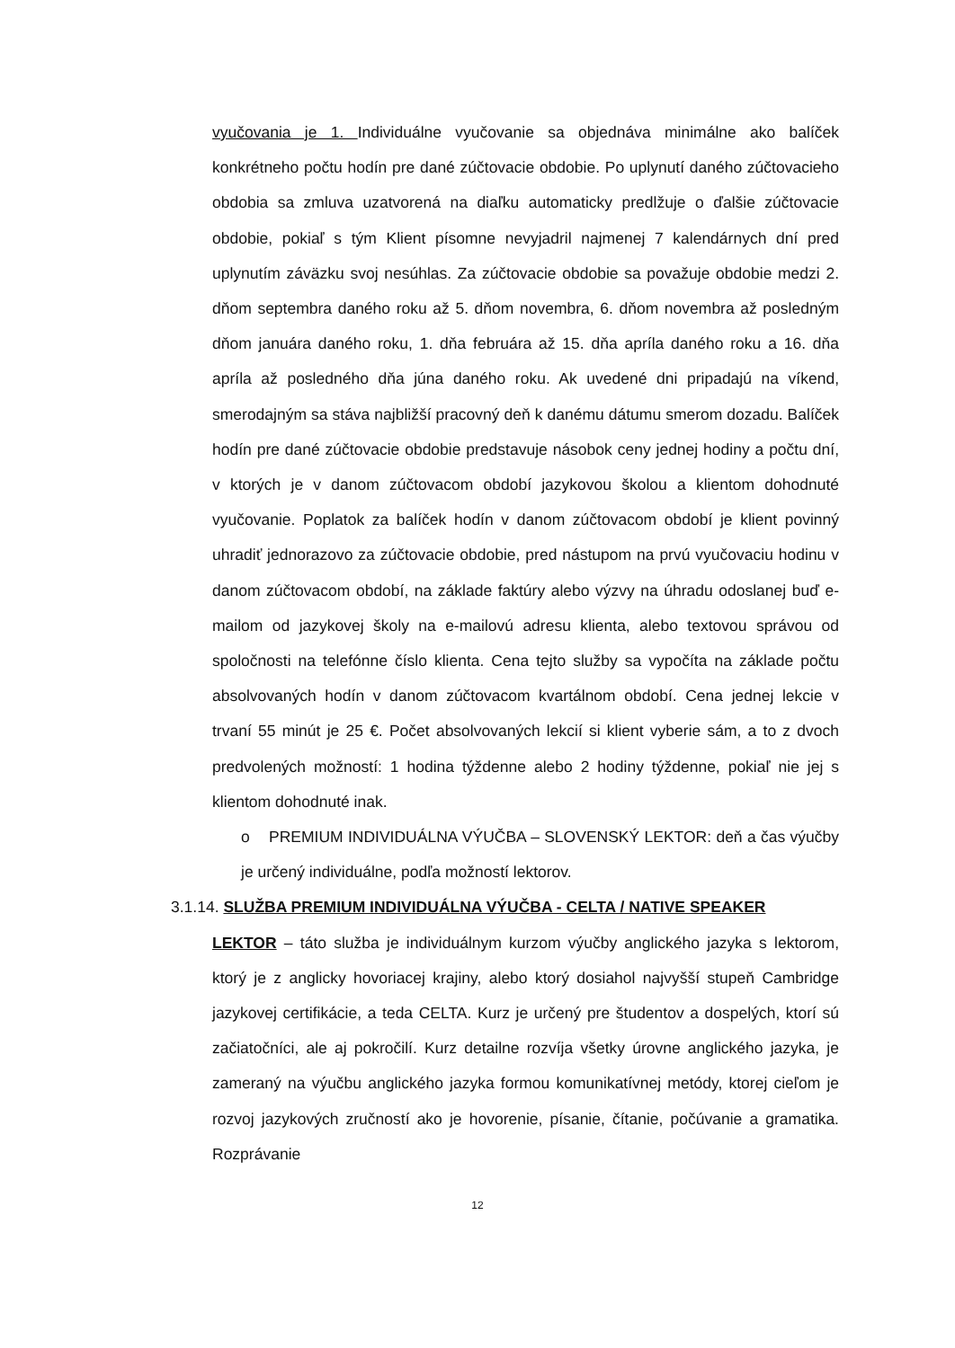vyučovania je 1. Individuálne vyučovanie sa objednáva minimálne ako balíček konkrétneho počtu hodín pre dané zúčtovacie obdobie. Po uplynutí daného zúčtovacieho obdobia sa zmluva uzatvorená na diaľku automaticky predlžuje o ďalšie zúčtovacie obdobie, pokiaľ s tým Klient písomne nevyjadril najmenej 7 kalendárnych dní pred uplynutím záväzku svoj nesúhlas. Za zúčtovacie obdobie sa považuje obdobie medzi 2. dňom septembra daného roku až 5. dňom novembra, 6. dňom novembra až posledným dňom januára daného roku, 1. dňa februára až 15. dňa apríla daného roku a 16. dňa apríla až posledného dňa júna daného roku. Ak uvedené dni pripadajú na víkend, smerodajným sa stáva najbližší pracovný deň k danému dátumu smerom dozadu. Balíček hodín pre dané zúčtovacie obdobie predstavuje násobok ceny jednej hodiny a počtu dní, v ktorých je v danom zúčtovacom období jazykovou školou a klientom dohodnuté vyučovanie. Poplatok za balíček hodín v danom zúčtovacom období je klient povinný uhradiť jednorazovo za zúčtovacie obdobie, pred nástupom na prvú vyučovaciu hodinu v danom zúčtovacom období, na základe faktúry alebo výzvy na úhradu odoslanej buď e-mailom od jazykovej školy na e-mailovú adresu klienta, alebo textovou správou od spoločnosti na telefónne číslo klienta. Cena tejto služby sa vypočíta na základe počtu absolvovaných hodín v danom zúčtovacom kvartálnom období. Cena jednej lekcie v trvaní 55 minút je 25 €. Počet absolvovaných lekcií si klient vyberie sám, a to z dvoch predvolených možností: 1 hodina týždenne alebo 2 hodiny týždenne, pokiaľ nie jej s klientom dohodnuté inak.
o PREMIUM INDIVIDUÁLNA VÝUČBA – SLOVENSKÝ LEKTOR: deň a čas výučby je určený individuálne, podľa možností lektorov.
3.1.14. SLUŽBA PREMIUM INDIVIDUÁLNA VÝUČBA - CELTA / NATIVE SPEAKER
LEKTOR – táto služba je individuálnym kurzom výučby anglického jazyka s lektorom, ktorý je z anglicky hovoriacej krajiny, alebo ktorý dosiahol najvyšší stupeň Cambridge jazykovej certifikácie, a teda CELTA. Kurz je určený pre študentov a dospelých, ktorí sú začiatočníci, ale aj pokročilí. Kurz detailne rozvíja všetky úrovne anglického jazyka, je zameraný na výučbu anglického jazyka formou komunikatívnej metódy, ktorej cieľom je rozvoj jazykových zručností ako je hovorenie, písanie, čítanie, počúvanie a gramatika. Rozprávanie
12